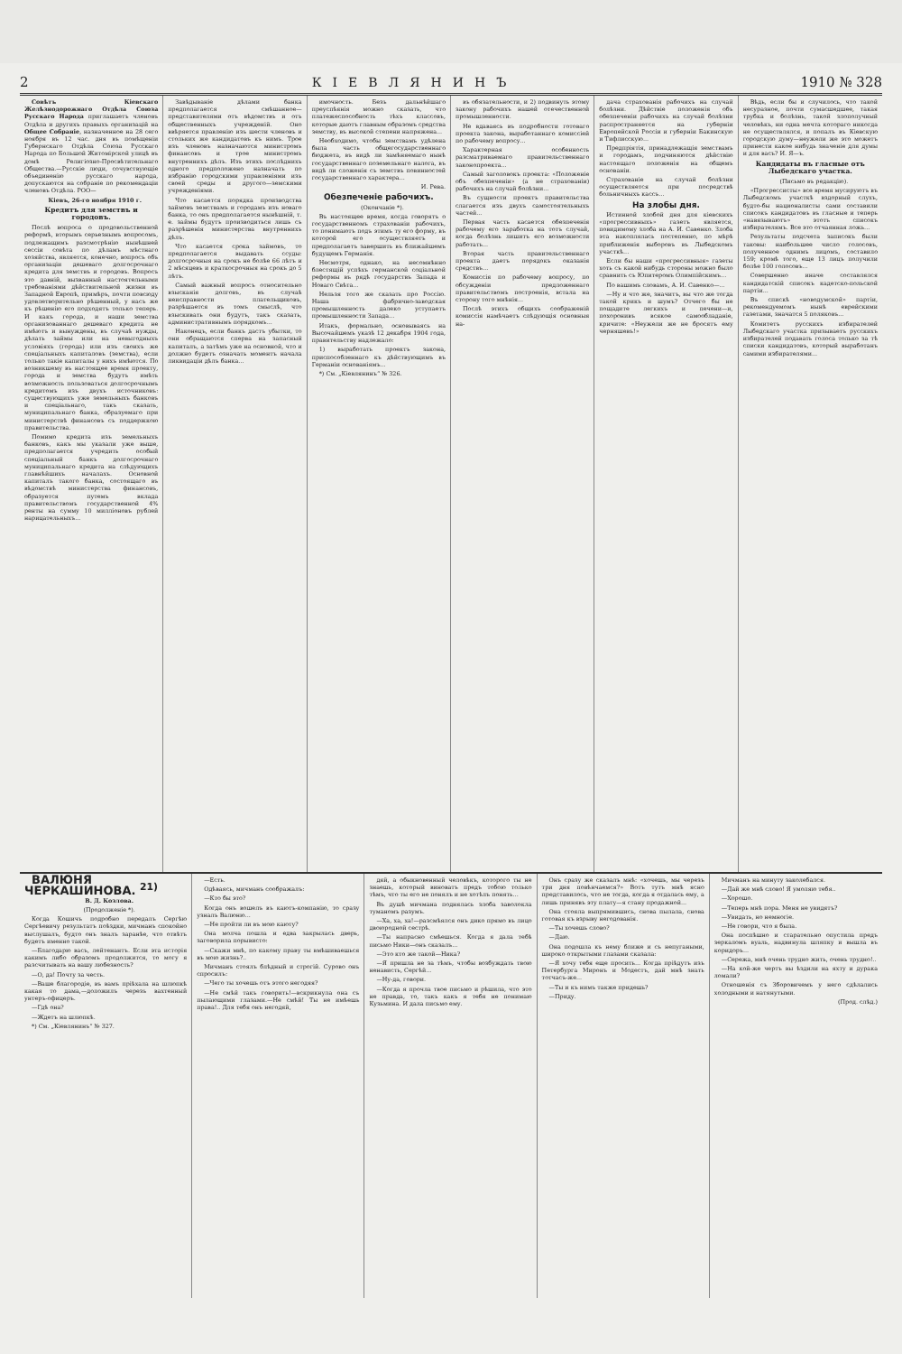2 КІЕВЛЯНИНЪ 1910 № 328
Совѣтъ Кіевскаго Желѣзнодорожнаго Отдѣла Союза Русскаго Народа приглашаетъ членовъ Отдѣла и другихъ правыхъ организацій на Общее Собраніе, назначенное на 28 сего ноября въ 12 час. дня въ помѣщеніи Губернскаго Отдѣла Союза Русскаго Народа по Большой Житомірской улицѣ въ домѣ Религіозно-Просвѣтительнаго Общества.—Русскіе люди, сочувствующіе объединенію русскаго народа, допускаются на собраніе по рекомендаціи членовъ Отдѣла. РОО—
Кіевъ, 26-го ноября 1910 г.
Кредитъ для земствъ и городовъ.
Послѣ вопроса о продовольственной реформѣ, вторымъ серьезнымъ вопросомъ, подлежащимъ разсмотрѣнію нынѣшней сессіи совѣта по дѣламъ мѣстнаго хозяйства, является, конечно, вопросъ объ организаціи дешеваго долгосрочнаго кредита для земствъ и городовъ. Вопросъ это давній, вызванный настоятельными требованіями дѣйствительной жизни въ Западной Европѣ, примѣръ, почти повсюду удовлетворительно рѣшенный, у насъ же къ рѣшенію его подходятъ только теперь. И какъ города, и наши земства организованнаго дешеваго кредита не имѣютъ и вынуждены, въ случаѣ нужды, дѣлать займы или на невыгодныхъ условіяхъ (города) или изъ своихъ же спеціальныхъ капиталовъ (земства), если только такіе капиталы у нихъ имѣются. По возникшему въ настоящее время проекту, города и земства будутъ имѣть возможность пользоваться долгосрочнымъ кредитомъ изъ двухъ источниковъ: существующихъ уже земельныхъ банковъ и спеціальнаго, такъ сказать, муниципальнаго банка, образуемаго при министерствѣ финансовъ съ поддержкою правительства.
Помимо кредита изъ земельныхъ банковъ, какъ мы указали уже выше, предполагается учредить особый спеціальный банкъ долгосрочнаго муниципальнаго кредита на слѣдующихъ главнѣйшихъ началахъ. Основной капиталъ такого банка, состоящаго въ вѣдомствѣ министерства финансовъ, образуется путемъ вклада правительствомъ государственной 4% ренты на сумму 10 милліоновъ рублей нарицательныхъ...
Завѣдываніе дѣлами банка предполагается смѣшанное—представителями отъ вѣдомствъ и отъ общественныхъ учрежденій. Оно ввѣряется правленію изъ шести членовъ и стольких же кандидатовъ къ нимъ. Трое изъ членовъ назначаются министромъ финансовъ и трое министромъ внутреннихъ дѣлъ. Изъ этихъ послѣднихъ одного предположено назначать по избранію городскими управленіями изъ своей среды и другого—земскими учрежденіями.
Что касается порядка производства займовъ земствамъ и городамъ изъ новаго банка, то онъ предполагается нынѣшній, т. е. займы будутъ производиться лишь съ разрѣшенія министерства внутреннихъ дѣлъ.
Что касается срока займовъ, то предполагается выдавать ссуды: долгосрочныя на срокъ не болѣе 66 лѣтъ и 2 мѣсяцевъ и краткосрочныя на срокъ до 5 лѣтъ.
Самый важный вопросъ относительно взысканія долговъ, въ случаѣ неисправности плательщиковъ, разрѣшается въ томъ смыслѣ, что взыскивать они будутъ, такъ сказать, административнымъ порядкомъ...
Наконецъ, если банкъ дастъ убытки, то они обращаются сперва на запасный капиталъ, а затѣмъ уже на основной, что и должно будетъ означать моментъ начала ликвидаціи дѣлъ банка...
имочность. Безъ дальнѣйшаго преуспѣянія можно сказать, что платежеспособность тѣхъ классовъ, которые даютъ главным образомъ средства земству, въ высокой степени напряжена...
Необходимо, чтобы земствамъ удѣлена была часть общегосударственнаго бюджета, въ видѣ ли замѣняемаго нынѣ государственнаго поземельнаго налога, въ видѣ ли сложенія съ земствъ повинностей государственнаго характера...
И. Рева.
Обезпеченіе рабочихъ.
(Окончаніе *).
Въ настоящее время, когда говорятъ о государственномъ страхованіи рабочихъ, то понимаютъ подъ этимъ ту его форму, въ которой его осуществляетъ и предполагаетъ завершить въ ближайшемъ будущемъ Германія.
Несмотря, однако, на несомнѣнно блестящій успѣхъ германской соціальной реформы въ рядѣ государствъ Запада и Новаго Свѣта...
Нельзя того же сказать про Россію. Наша фабрично-заводская промышленность далеко уступаетъ промышленности Запада...
Итакъ, формально, основываясь на Высочайшемъ указѣ 12 декабря 1904 года, правительству надлежало:
1) выработать проектъ закона, приспособленнаго къ дѣйствующимъ въ Германіи основаніямъ...
*) См. „Кіевлянинъ“ № 326.
въ обязательности, и 2) подвинуть этому закону рабочихъ нашей отечественной промышленности.
Не вдаваясь въ подробности готоваго проекта закона, выработаннаго комиссіей по рабочему вопросу...
Характерная особенность разсматриваемаго правительственнаго законопроекта...
Самый заголовокъ проекта: «Положеніе объ обезпеченіи» (а не страхованіи) рабочихъ на случай болѣзни...
Въ сущности проектъ правительства слагается изъ двухъ самостоятельныхъ частей...
Первая часть касается обезпеченія рабочему его заработка на тотъ случай, когда болѣзнь лишитъ его возможности работать...
Вторая часть правительственнаго проекта даетъ порядокъ оказанія средствъ...
Комиссія по рабочему вопросу, по обсужденіи предложеннаго правительствомъ построенія, встала на сторону того мнѣнія...
Послѣ этихъ общихъ соображеній комиссія намѣчаетъ слѣдующія основныя на-
дача страхованія рабочихъ на случай болѣзни. Дѣйствіе положенія объ обезпеченіи рабочихъ на случай болѣзни распространяется на губерніи Европейской Россіи и губерніи Бакинскую и Тифлисскую...
Предпріятія, принадлежащія земствамъ и городамъ, подчиняются дѣйствію настоящаго положенія на общемъ основаніи.
Страхованіе на случай болѣзни осуществляется при посредствѣ больничныхъ кассъ...
На злобы дня.
Истинной злобой дня для кіевскихъ «прогрессивныхъ» газетъ является, повидимому злоба на А. И. Савенко. Злоба эта накоплялась постепенно, по мѣрѣ приближенія выборовъ въ Лыбедскомъ участкѣ...
Если бы наши «прогрессивныя» газеты хоть съ какой нибудь стороны можно было сравнить съ Юпитеромъ Олимпійскимъ...
По вашимъ словамъ, А. И. Савенко—...
—Ну и что же, значитъ, вы что же тогда такой крикъ и шумъ? Отчего бы не пощадите легкихъ и печени—и, похоронивъ всякое самообладаніе, кричите: «Неужели же не бросятъ ему черняшевъ!»
Вѣдь, если бы и случилось, что такой несуразное, почти сумасшедшее, такая трубка и болѣзнь, такой злополучный человѣкъ, ни одна мечта котораго никогда не осуществлялся, и попалъ въ Кіевскую городскую думу—неужели же это можетъ принести какое нибудь значеніе для думы и для васъ? И. Я—ъ.
Кандидаты въ гласные отъ Лыбедскаго участка.
(Письмо въ редакцію).
«Прогрессисты» все время мусируютъ въ Лыбедскомъ участкѣ вздорный слухъ, будто-бы националисты сами составили списокъ кандидатовъ въ гласные и теперь «навязываютъ» этотъ списокъ избирателямъ. Все это отчаянная ложь...
Результаты подсчета записокъ были таковы: наибольшее число голосовъ, полученное однимъ лицомъ, составило 159; кромѣ того, еще 13 лицъ получили болѣе 100 голосовъ...
Совершенно иначе составлялся кандидатскій списокъ кадетско-польской партіи...
Въ спискѣ «новодумской» партіи, рекомендуемомъ нынѣ еврейскими газетами, значатся 5 поляковъ...
Комитетъ русскихъ избирателей Лыбедскаго участка призываетъ русскихъ избирателей подавать голоса только за тѣ списки кандидатовъ, который выработанъ самими избирателями...
ВАЛЮНЯ ЧЕРКАШИНОВА. <sup>21)</sup>
В. Д. Козлова.
(Продолженіе *).
Когда Кошичъ подробно передалъ Сергѣю Сергѣевичу результатъ поѣздки, мичманъ спокойно выслушалъ, будто онъ зналъ заранѣе, что отвѣтъ будетъ именно такой.
—Благодарю васъ, лейтенантъ. Если эта исторія какимъ либо образомъ продолжится, то могу я разсчитывать на вашу любезность?
—О, да! Почту за честь.
—Ваше благородіе, въ вамъ пріѣхала на шлюпкѣ какая то дама,—доложилъ черезъ вахтенный унтеръ-офицеръ.
—Гдѣ она?
—Ждетъ на шлюпкѣ.
*) См. „Кіевлянинъ“ № 327.
—Есть.
Одѣваясь, мичманъ соображалъ:
—Кто бы это?
Когда онъ вошелъ въ каютъ-компанію, то сразу узналъ Валюню...
—Не пройти ли въ мою каюту?
Она молча пошла и едва закрылась дверь, заговорила порывисто:
—Скажи мнѣ, по какому праву ты вмѣшиваешься въ мою жизнь?..
Мичманъ стоялъ блѣдный и строгій. Сурово онъ спросилъ:
—Чего ты хочешь отъ этого негодяя?
—Не смѣй такъ говорить!—вскрикнула она съ пылающими глазами.—Не смѣй! Ты не имѣешь права!.. Для тебя онъ негодяй,
дяй, а обыкновенный человѣкъ, которого ты не знаешь, который виноватъ предъ тобою только тѣмъ, что ты его не понялъ и не хотѣлъ понять...
Въ душѣ мичмана поднялась злоба заволокла туманомъ разумъ.
—Ха, ха, ха!—разсмѣялся онъ дико прямо въ лицо двоюродной сестрѣ.
—Ты напрасно смѣешься. Когда я дала тебѣ письмо Ники—онъ сказалъ...
—Это кто же такой—Ника?
—Я пришла не за тѣмъ, чтобы возбуждать твою ненависть, Сергѣй...
—Ну-да, говори.
—Когда я прочла твое письмо и рѣшила, что это не правда, то, такъ какъ я тебя не понимаю Кузьмина. И дала письмо ему.
Онъ сразу же сказалъ мнѣ: «хочешь, мы черезъ три дня повѣнчаемся?» Вотъ тутъ мнѣ ясно представилось, что не тогда, когда я отдалась ему, а лишь принявъ эту плату—я стану продажной...
Она стояла выпрямившись, снова пылала, снова готовая къ взрыву негодованія.
—Ты хочешь слово?
—Даю.
Она подошла къ нему ближе и съ непугаными, широко открытыми глазами сказала:
—Я хочу тебя еще просить... Когда пріѣдутъ изъ Петербурга Миронъ и Модестъ, дай мнѣ знать тотчасъ-же...
—Ты и къ нимъ также придешь?
—Приду.
Мичманъ на минуту заколебался.
—Дай же мнѣ слово! Я умоляю тебя..
—Хорошо.
—Теперь мнѣ пора. Меня не увидятъ?
—Увидать, но немногіе.
—Не говори, что я была.
Она поспѣшно и старательно опустила предъ зеркаломъ вуаль, надвинула шляпку и вышла въ коридоръ...
—Сережа, мнѣ очень трудно жить, очень трудно!..
—На кой-же чертъ вы ѣздили на яхту и дурака ломали?
Отношенія съ Зборовичемъ у него сдѣлались холодными и натянутыми.
(Прод. слѣд.)